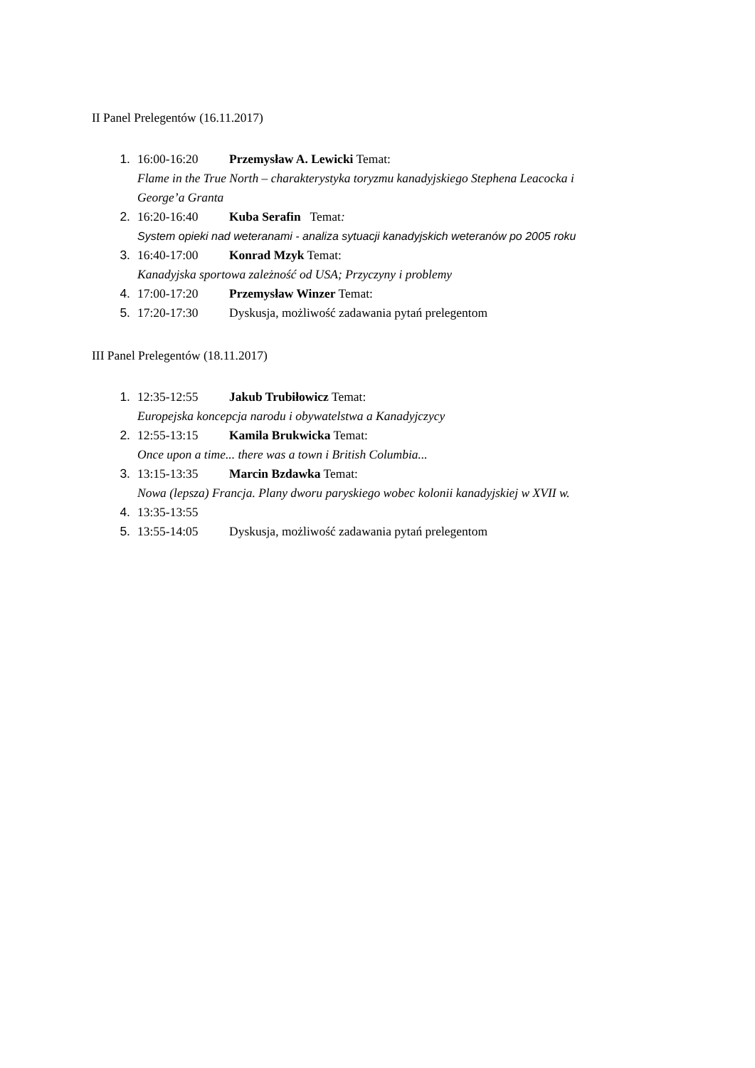II Panel Prelegentów (16.11.2017)
1. 16:00-16:20 Przemysław A. Lewicki Temat:
Flame in the True North – charakterystyka toryzmu kanadyjskiego Stephena Leacocka i
George’a Granta
2. 16:20-16:40 Kuba Serafin Temat:
System opieki nad weteranami - analiza sytuacji kanadyjskich weteranów po 2005 roku
3. 16:40-17:00 Konrad Mzyk Temat:
Kanadyjska sportowa zależność od USA; Przyczyny i problemy
4. 17:00-17:20 Przemysław Winzer Temat:
5. 17:20-17:30 Dyskusja, możliwość zadawania pytań prelegentom
III Panel Prelegentów (18.11.2017)
1. 12:35-12:55 Jakub Trubiłowicz Temat:
Europejska koncepcja narodu i obywatelstwa a Kanadyjczycy
2. 12:55-13:15 Kamila Brukwicka Temat:
Once upon a time... there was a town i British Columbia...
3. 13:15-13:35 Marcin Bzdawka Temat:
Nowa (lepsza) Francja. Plany dworu paryskiego wobec kolonii kanadyjskiej w XVII w.
4. 13:35-13:55
5. 13:55-14:05 Dyskusja, możliwość zadawania pytań prelegentom